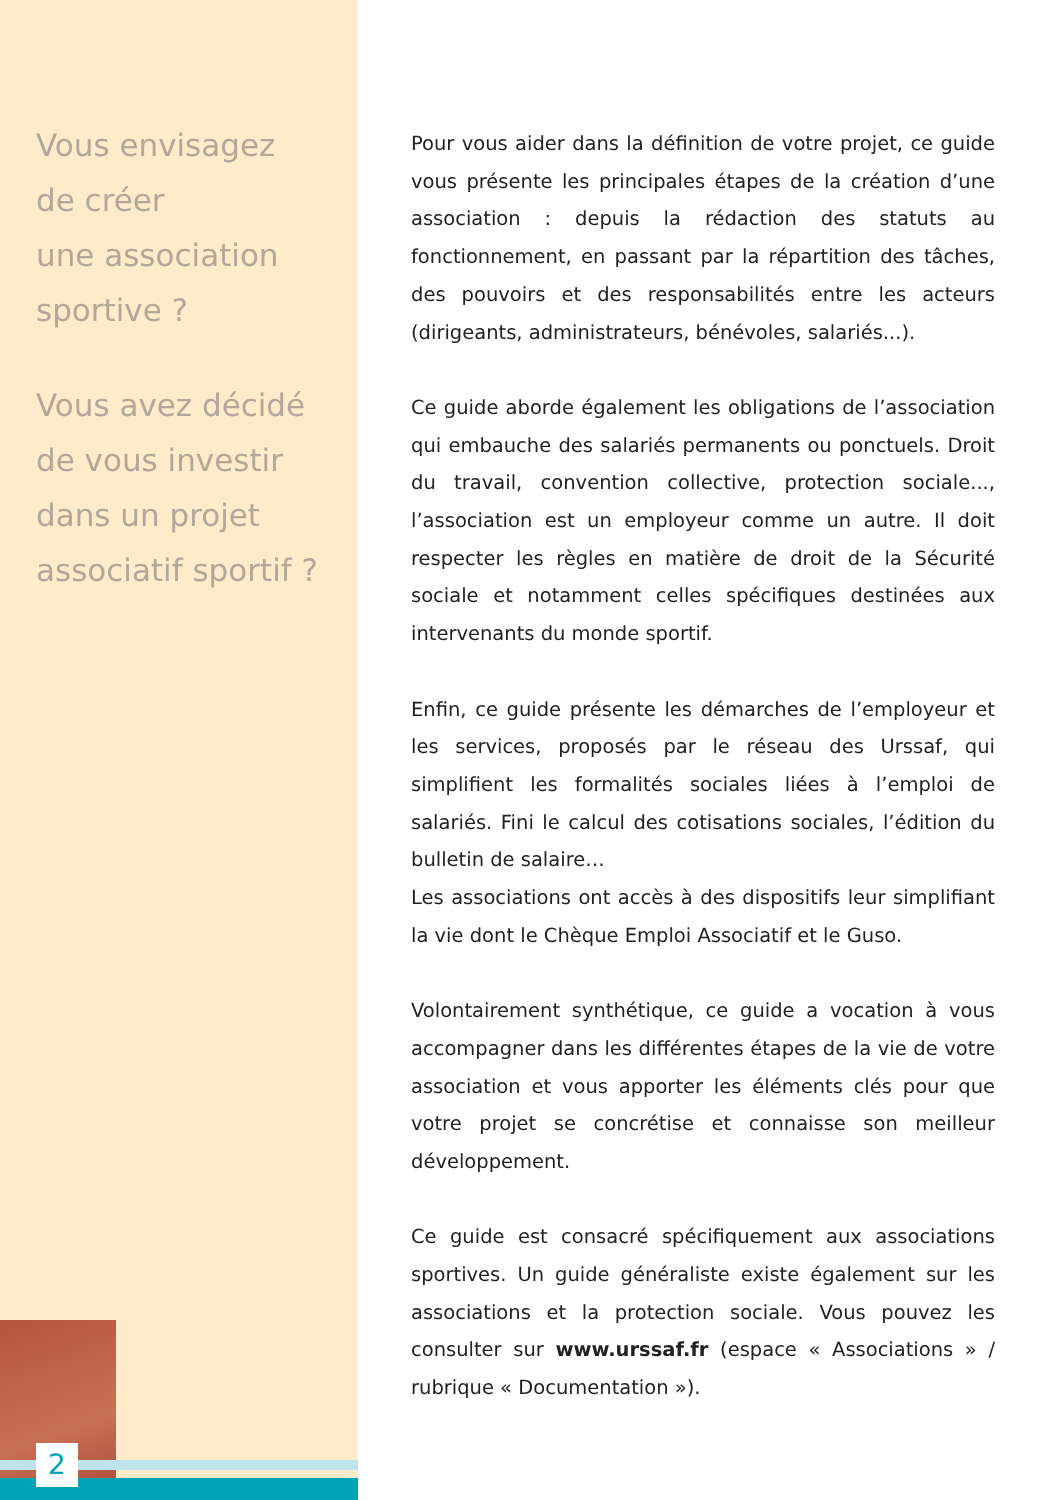Vous envisagez
de créer
une association
sportive ?
Vous avez décidé
de vous investir
dans un projet
associatif sportif ?
Pour vous aider dans la définition de votre projet, ce guide vous présente les principales étapes de la création d’une association : depuis la rédaction des statuts au fonctionnement, en passant par la répartition des tâches, des pouvoirs et des responsabilités entre les acteurs (dirigeants, administrateurs, bénévoles, salariés...).
Ce guide aborde également les obligations de l’association qui embauche des salariés permanents ou ponctuels. Droit du travail, convention collective, protection sociale..., l’association est un employeur comme un autre. Il doit respecter les règles en matière de droit de la Sécurité sociale et notamment celles spécifiques destinées aux intervenants du monde sportif.
Enfin, ce guide présente les démarches de l’employeur et les services, proposés par le réseau des Urssaf, qui simplifient les formalités sociales liées à l’emploi de salariés. Fini le calcul des cotisations sociales, l’édition du bulletin de salaire…
Les associations ont accès à des dispositifs leur simplifiant la vie dont le Chèque Emploi Associatif et le Guso.
Volontairement synthétique, ce guide a vocation à vous accompagner dans les différentes étapes de la vie de votre association et vous apporter les éléments clés pour que votre projet se concrétise et connaisse son meilleur développement.
Ce guide est consacré spécifiquement aux associations sportives. Un guide généraliste existe également sur les associations et la protection sociale. Vous pouvez les consulter sur www.urssaf.fr (espace « Associations » / rubrique « Documentation »).
2